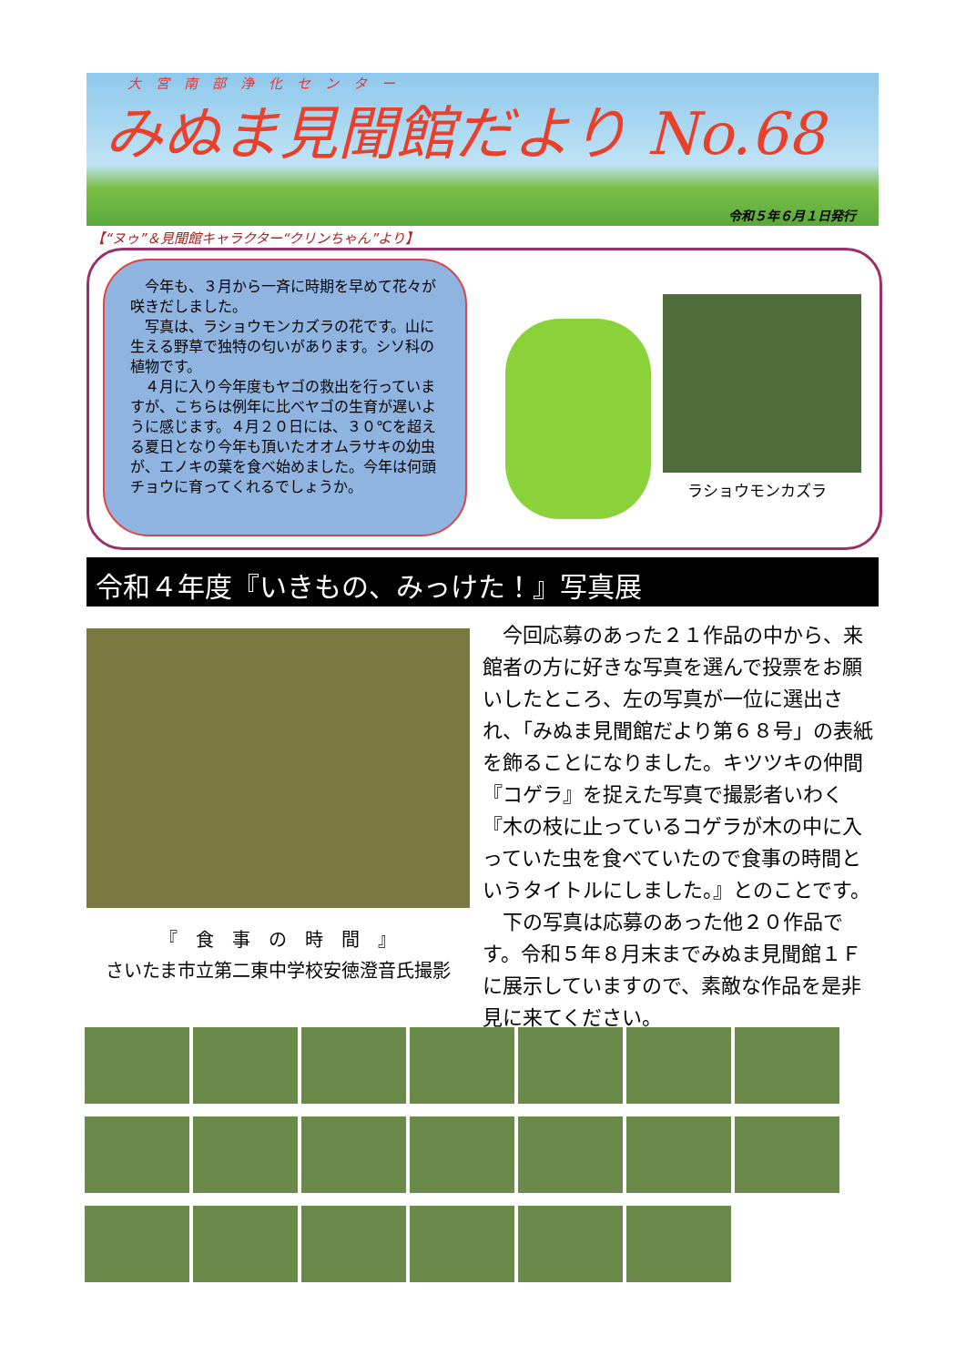大宮南部浄化センター
みぬま見聞館だより No.68
令和５年６月１日発行
【“ヌゥ”＆見聞館キャラクター“クリンちゃん”より】
　今年も、３月から一斉に時期を早めて花々が咲きだしました。
　写真は、ラショウモンカズラの花です。山に生える野草で独特の匂いがあります。シソ科の植物です。
　４月に入り今年度もヤゴの救出を行っていますが、こちらは例年に比べヤゴの生育が遅いように感じます。４月２０日には、３０℃を超える夏日となり今年も頂いたオオムラサキの幼虫が、エノキの葉を食べ始めました。今年は何頭チョウに育ってくれるでしょうか。
ラショウモンカズラ
令和４年度『いきもの、みっけた！』写真展
『　食　事　の　時　間　』
さいたま市立第二東中学校安徳澄音氏撮影
　今回応募のあった２１作品の中から、来館者の方に好きな写真を選んで投票をお願いしたところ、左の写真が一位に選出され、「みぬま見聞館だより第６８号」の表紙を飾ることになりました。キツツキの仲間『コゲラ』を捉えた写真で撮影者いわく『木の枝に止っているコゲラが木の中に入っていた虫を食べていたので食事の時間というタイトルにしました。』とのことです。
　下の写真は応募のあった他２０作品です。令和５年８月末までみぬま見聞館１Ｆに展示していますので、素敵な作品を是非見に来てください。